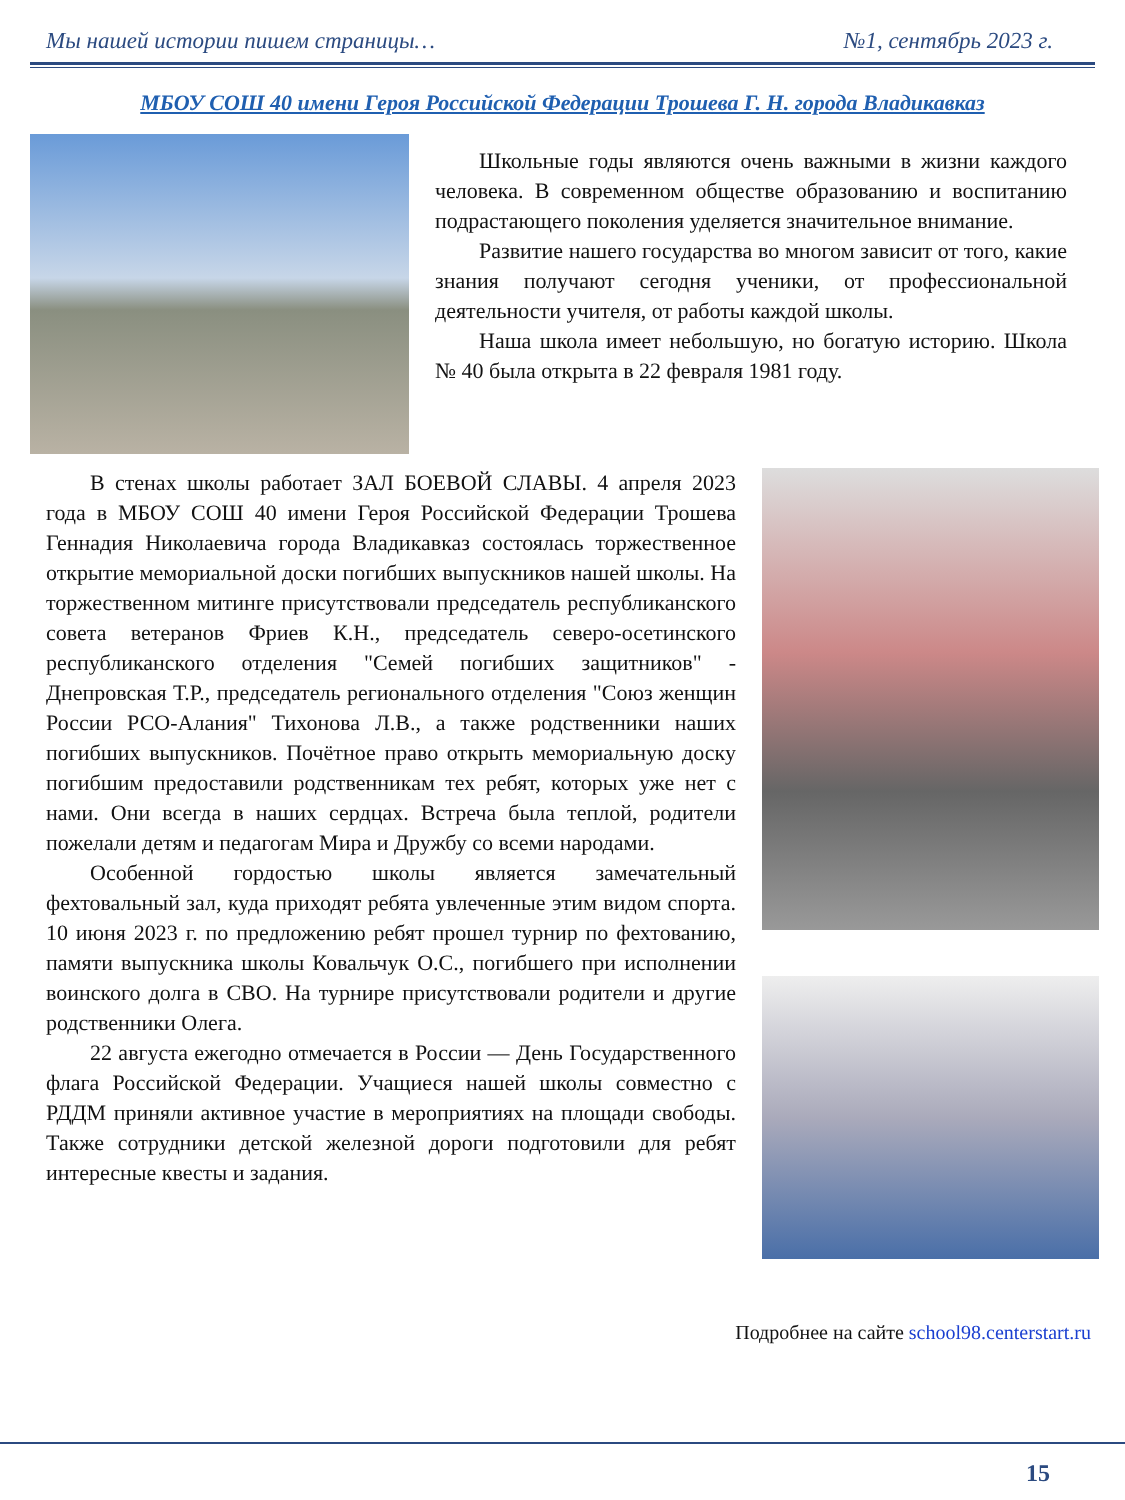Мы нашей истории пишем страницы… №1, сентябрь 2023 г.
МБОУ СОШ 40 имени Героя Российской Федерации Трошева Г. Н. города Владикавказ
Школьные годы являются очень важными в жизни каждого человека. В современном обществе образованию и воспитанию подрастающего поколения уделяется значительное внимание.
Развитие нашего государства во многом зависит от того, какие знания получают сегодня ученики, от профессиональной деятельности учителя, от работы каждой школы.
Наша школа имеет небольшую, но богатую историю. Школа № 40 была открыта в 22 февраля 1981 году.
В стенах школы работает ЗАЛ БОЕВОЙ СЛАВЫ. 4 апреля 2023 года в МБОУ СОШ 40 имени Героя Российской Федерации Трошева Геннадия Николаевича города Владикавказ состоялась торжественное открытие мемориальной доски погибших выпускников нашей школы. На торжественном митинге присутствовали председатель республиканского совета ветеранов Фриев К.Н., председатель северо-осетинского республиканского отделения "Семей погибших защитников" - Днепровская Т.Р., председатель регионального отделения "Союз женщин России РСО-Алания" Тихонова Л.В., а также родственники наших погибших выпускников. Почётное право открыть мемориальную доску погибшим предоставили родственникам тех ребят, которых уже нет с нами. Они всегда в наших сердцах. Встреча была теплой, родители пожелали детям и педагогам Мира и Дружбу со всеми народами.
Особенной гордостью школы является замечательный фехтовальный зал, куда приходят ребята увлеченные этим видом спорта. 10 июня 2023 г. по предложению ребят прошел турнир по фехтованию, памяти выпускника школы Ковальчук О.С., погибшего при исполнении воинского долга в СВО. На турнире присутствовали родители и другие родственники Олега.
22 августа ежегодно отмечается в России — День Государственного флага Российской Федерации. Учащиеся нашей школы совместно с РДДМ приняли активное участие в мероприятиях на площади свободы. Также сотрудники детской железной дороги подготовили для ребят интересные квесты и задания.
Подробнее на сайте school98.centerstart.ru
15